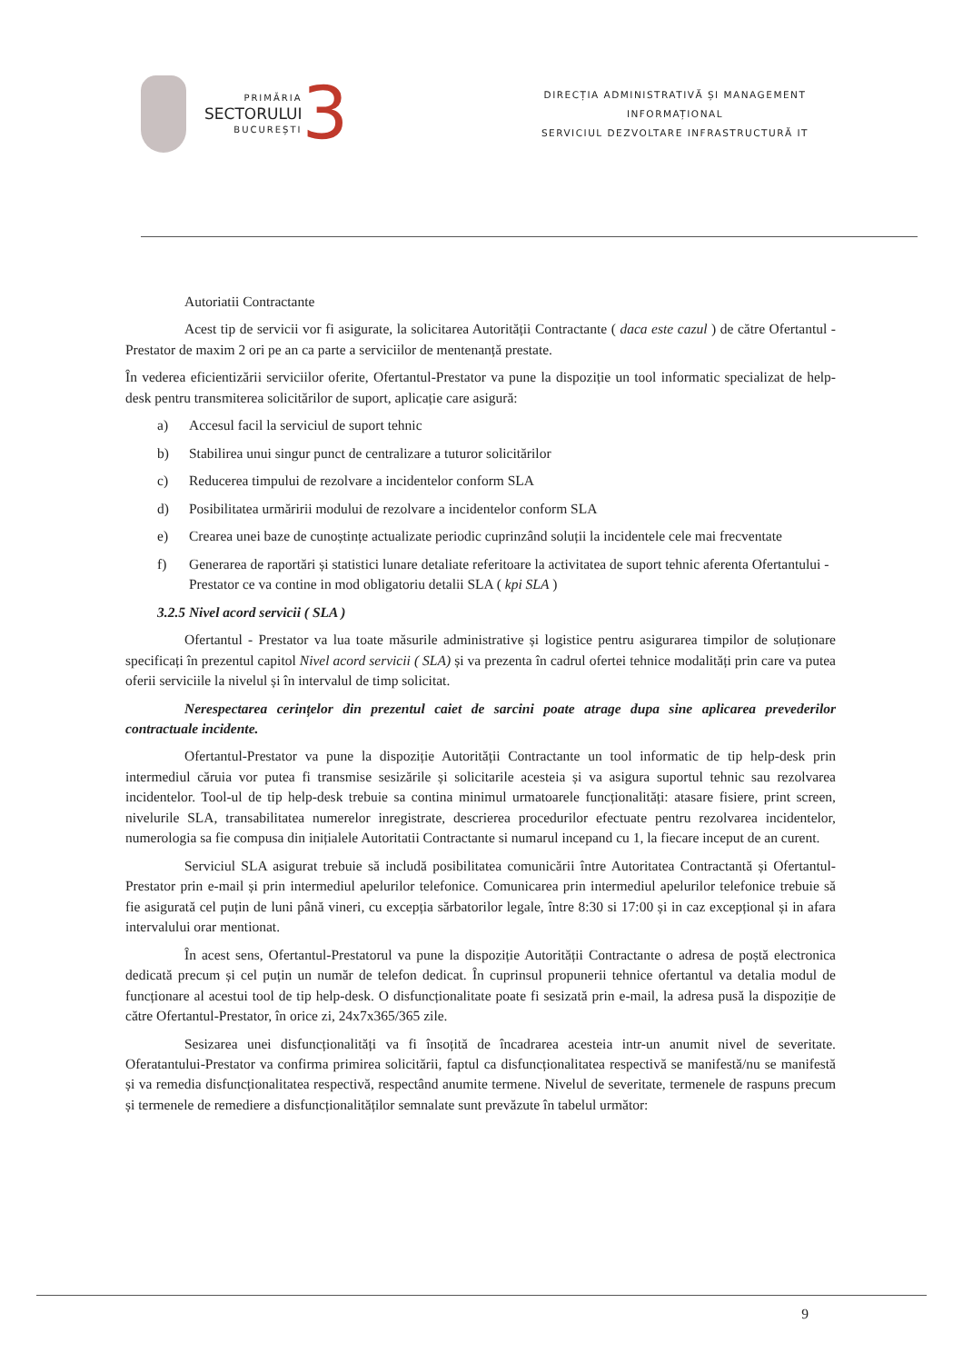PRIMĂRIA
SECTORULUI
BUCUREȘTI
3
DIRECȚIA ADMINISTRATIVĂ ȘI MANAGEMENT
INFORMAȚIONAL
SERVICIUL DEZVOLTARE INFRASTRUCTURĂ IT
Autoriatii Contractante
Acest tip de servicii vor fi asigurate, la solicitarea Autorității Contractante ( daca este cazul ) de către Ofertantul - Prestator de maxim 2 ori pe an ca parte a serviciilor de mentenanță prestate.
În vederea eficientizării serviciilor oferite, Ofertantul-Prestator va pune la dispoziție un tool informatic specializat de help-desk pentru transmiterea solicitărilor de suport, aplicație care asigură:
a) Accesul facil la serviciul de suport tehnic
b) Stabilirea unui singur punct de centralizare a tuturor solicitărilor
c) Reducerea timpului de rezolvare a incidentelor conform SLA
d) Posibilitatea urmăririi modului de rezolvare a incidentelor conform SLA
e) Crearea unei baze de cunoștințe actualizate periodic cuprinzând soluții la incidentele cele mai frecventate
f) Generarea de raportări și statistici lunare detaliate referitoare la activitatea de suport tehnic aferenta Ofertantului - Prestator ce va contine in mod obligatoriu detalii SLA ( kpi SLA )
3.2.5 Nivel acord servicii ( SLA )
Ofertantul - Prestator va lua toate măsurile administrative și logistice pentru asigurarea timpilor de soluționare specificați în prezentul capitol Nivel acord servicii ( SLA) și va prezenta în cadrul ofertei tehnice modalități prin care va putea oferii serviciile la nivelul și în intervalul de timp solicitat.
Nerespectarea cerințelor din prezentul caiet de sarcini poate atrage dupa sine aplicarea prevederilor contractuale incidente.
Ofertantul-Prestator va pune la dispoziție Autorității Contractante un tool informatic de tip help-desk prin intermediul căruia vor putea fi transmise sesizările și solicitarile acesteia și va asigura suportul tehnic sau rezolvarea incidentelor. Tool-ul de tip help-desk trebuie sa contina minimul urmatoarele funcționalități: atasare fisiere, print screen, nivelurile SLA, transabilitatea numerelor inregistrate, descrierea procedurilor efectuate pentru rezolvarea incidentelor, numerologia sa fie compusa din inițialele Autoritatii Contractante si numarul incepand cu 1, la fiecare inceput de an curent.
Serviciul SLA asigurat trebuie să includă posibilitatea comunicării între Autoritatea Contractantă și Ofertantul-Prestator prin e-mail și prin intermediul apelurilor telefonice. Comunicarea prin intermediul apelurilor telefonice trebuie să fie asigurată cel puțin de luni până vineri, cu excepția sărbatorilor legale, între 8:30 si 17:00 și in caz excepțional și in afara intervalului orar mentionat.
În acest sens, Ofertantul-Prestatorul va pune la dispoziție Autorității Contractante o adresa de poștă electronica dedicată precum și cel puțin un număr de telefon dedicat. În cuprinsul propunerii tehnice ofertantul va detalia modul de funcționare al acestui tool de tip help-desk. O disfuncționalitate poate fi sesizată prin e-mail, la adresa pusă la dispoziție de către Ofertantul-Prestator, în orice zi, 24x7x365/365 zile.
Sesizarea unei disfuncționalități va fi însoțită de încadrarea acesteia intr-un anumit nivel de severitate. Oferatantului-Prestator va confirma primirea solicitării, faptul ca disfuncționalitatea respectivă se manifestă/nu se manifestă și va remedia disfuncționalitatea respectivă, respectând anumite termene. Nivelul de severitate, termenele de raspuns precum și termenele de remediere a disfuncționalităților semnalate sunt prevăzute în tabelul următor:
9